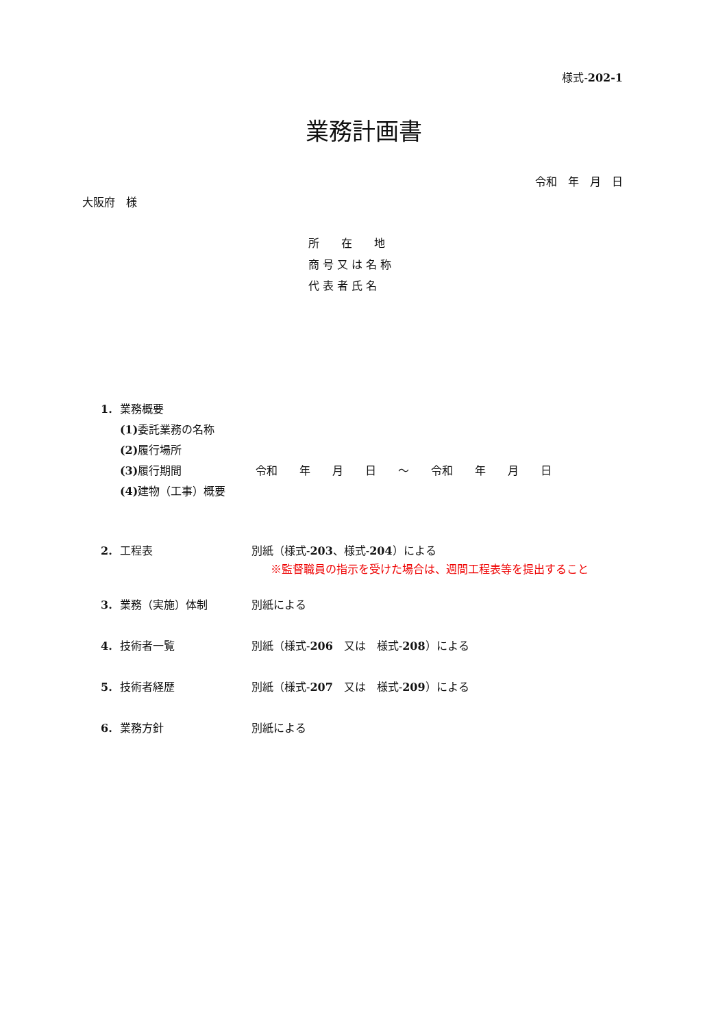様式-202-1
業務計画書
令和　年　月　日
大阪府　様
所　　在　　地
商 号 又 は 名 称
代 表 者 氏 名
1. 業務概要
(1) 委託業務の名称
(2) 履行場所
(3) 履行期間 令和　　年　　月　　日　　～　　令和　　年　　月　　日
(4) 建物（工事）概要
2. 工程表 別紙（様式-203、様式-204）による
※監督職員の指示を受けた場合は、週間工程表等を提出すること
3. 業務（実施）体制 別紙による
4. 技術者一覧 別紙（様式-206　又は　様式-208）による
5. 技術者経歴 別紙（様式-207　又は　様式-209）による
6. 業務方針 別紙による